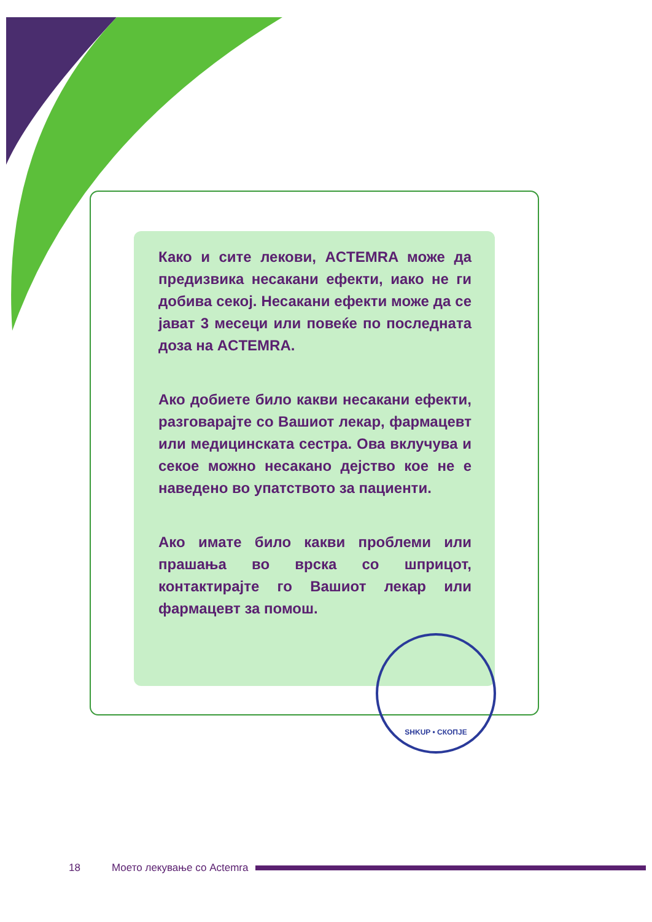Како и сите лекови, ACTEMRA може да предизвика несакани ефекти, иако не ги добива секој. Несакани ефекти може да се јават 3 месеци или повеќе по последната доза на ACTEMRA.
Ако добиете било какви несакани ефекти, разговарајте со Вашиот лекар, фармацевт или медицинската сестра. Ова вклучува и секое можно несакано дејство кое не е наведено во упатството за пациенти.
Ако имате било какви проблеми или прашања во врска со шприцот, контактирајте го Вашиот лекар или фармацевт за помош.
SHKUP • СКОПЈЕ
18 Моето лекување со Actemra